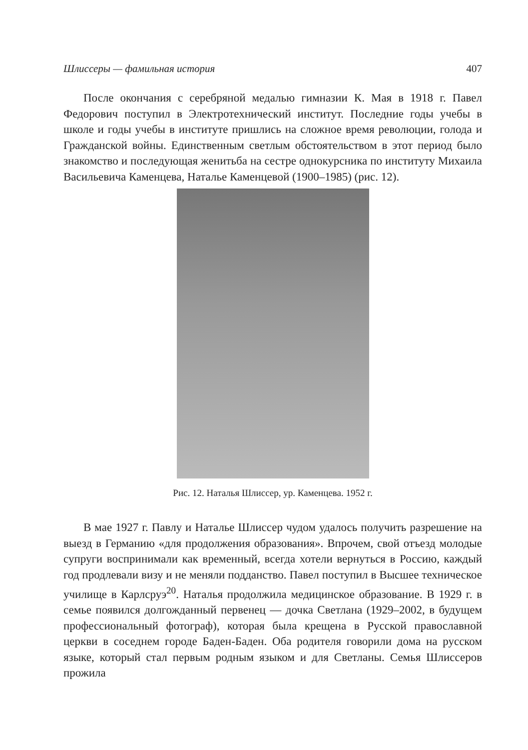Шлиссеры — фамильная история 407
После окончания с серебряной медалью гимназии К. Мая в 1918 г. Павел Федорович поступил в Электротехнический институт. Последние годы учебы в школе и годы учебы в институте пришлись на сложное время революции, голода и Гражданской войны. Единственным светлым обстоятельством в этот период было знакомство и последующая женитьба на сестре однокурсника по институту Михаила Васильевича Каменцева, Наталье Каменцевой (1900–1985) (рис. 12).
Рис. 12. Наталья Шлиссер, ур. Каменцева. 1952 г.
В мае 1927 г. Павлу и Наталье Шлиссер чудом удалось получить разрешение на выезд в Германию «для продолжения образования». Впрочем, свой отъезд молодые супруги воспринимали как временный, всегда хотели вернуться в Россию, каждый год продлевали визу и не меняли подданство. Павел поступил в Высшее техническое училище в Карлсруэ<sup>20</sup>. Наталья продолжила медицинское образование. В 1929 г. в семье появился долгожданный первенец — дочка Светлана (1929–2002, в будущем профессиональный фотограф), которая была крещена в Русской православной церкви в соседнем городе Баден-Баден. Оба родителя говорили дома на русском языке, который стал первым родным языком и для Светланы. Семья Шлиссеров прожила